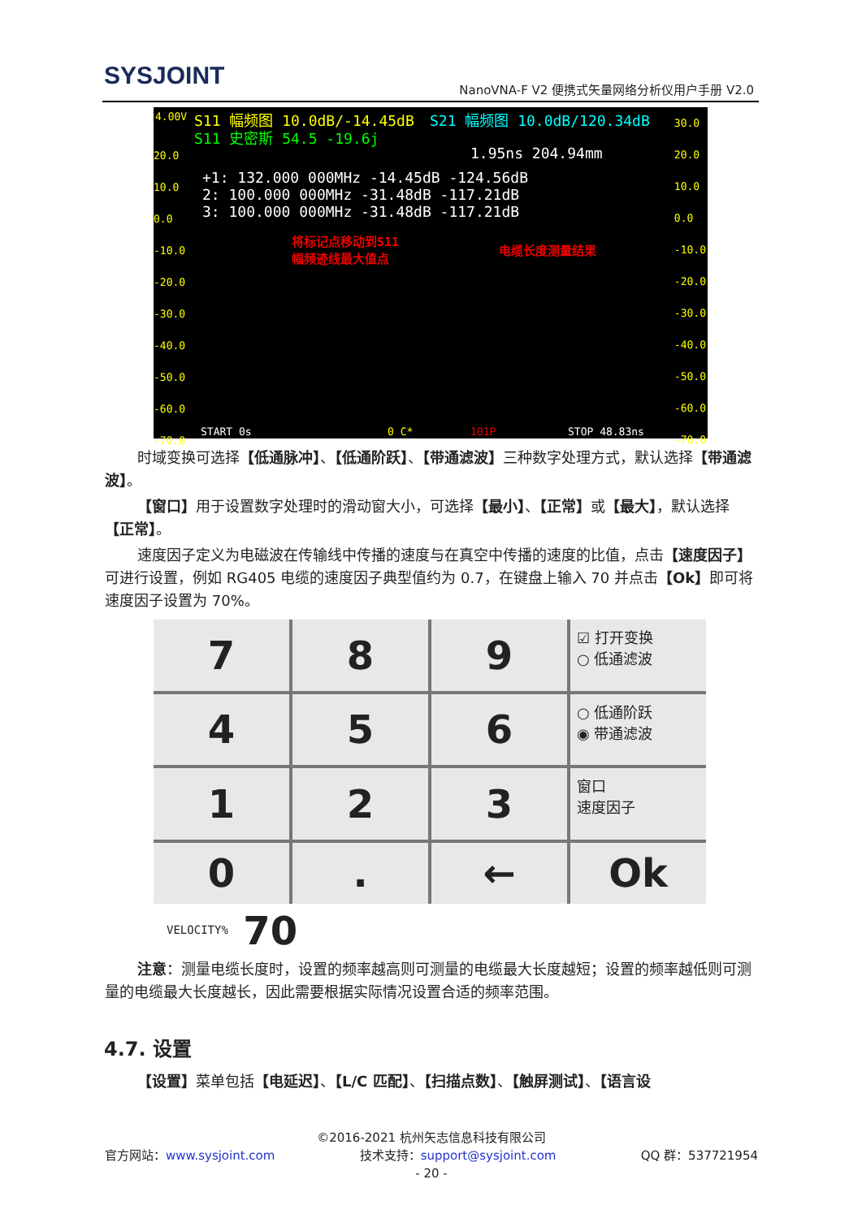SYSJOINT
NanoVNA-F V2 便携式矢量网络分析仪用户手册 V2.0
4.00V S11 幅频图 10.0dB/-14.45dB S21 幅频图 10.0dB/120.34dB
S11 史密斯 54.5 -19.6j
1.95ns 204.94mm
+1: 132.000 000MHz -14.45dB -124.56dB
2: 100.000 000MHz -31.48dB -117.21dB
3: 100.000 000MHz -31.48dB -117.21dB
将标记点移动到S11
幅频迹线最大值点
电缆长度测量结果
20.0
10.0
0.0
-10.0
-20.0
-30.0
-40.0
-50.0
-60.0
-70.0
30.0
20.0
10.0
0.0
-10.0
-20.0
-30.0
-40.0
-50.0
-60.0
-70.0
START 0s 0 C* 101P STOP 48.83ns
时域变换可选择【低通脉冲】、【低通阶跃】、【带通滤波】三种数字处理方式，默认选择【带通滤波】。
【窗口】用于设置数字处理时的滑动窗大小，可选择【最小】、【正常】或【最大】，默认选择【正常】。
速度因子定义为电磁波在传输线中传播的速度与在真空中传播的速度的比值，点击【速度因子】可进行设置，例如 RG405 电缆的速度因子典型值约为 0.7，在键盘上输入 70 并点击【Ok】即可将速度因子设置为 70%。
7
8
9
☑ 打开变换
○ 低通滤波
4
5
6
○ 低通阶跃
◉ 带通滤波
1
2
3
窗口
速度因子
0
.
←
Ok
VELOCITY% 70
注意：测量电缆长度时，设置的频率越高则可测量的电缆最大长度越短；设置的频率越低则可测量的电缆最大长度越长，因此需要根据实际情况设置合适的频率范围。
4.7. 设置
【设置】菜单包括【电延迟】、【L/C 匹配】、【扫描点数】、【触屏测试】、【语言设
©2016-2021 杭州矢志信息科技有限公司
官方网站：www.sysjoint.com QQ 群：537721954 技术支持：support@sysjoint.com
- 20 -